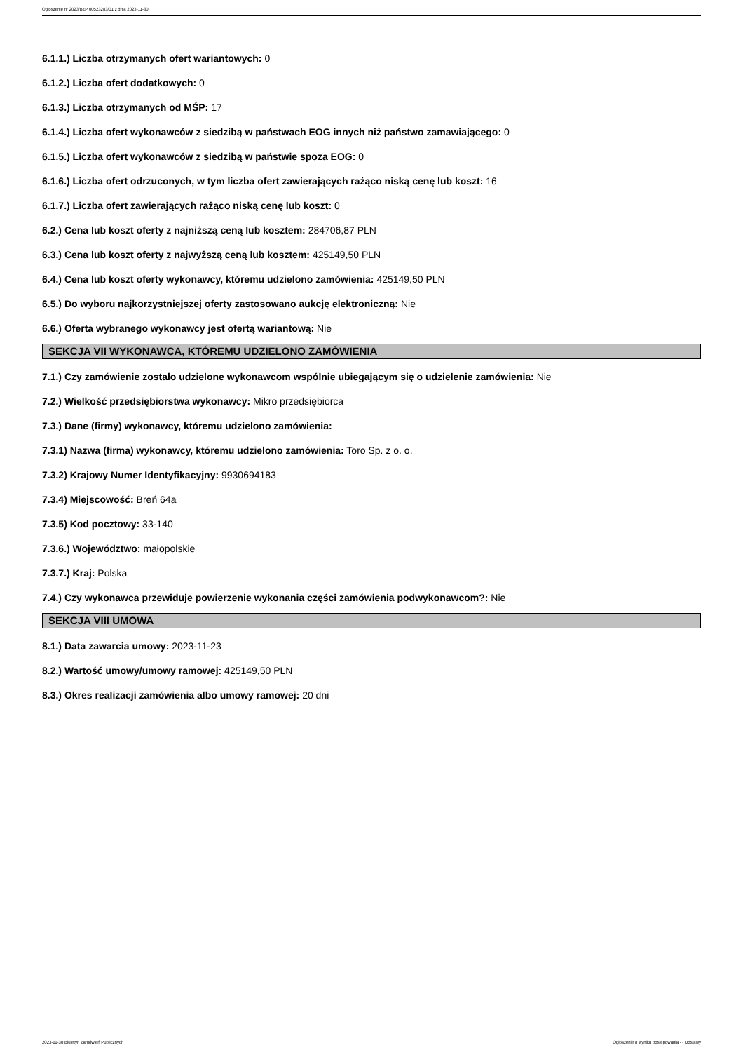Ogłoszenie nr 2023/BZP 00523283/01 z dnia 2023-11-30
6.1.1.) Liczba otrzymanych ofert wariantowych: 0
6.1.2.) Liczba ofert dodatkowych: 0
6.1.3.) Liczba otrzymanych od MŚP: 17
6.1.4.) Liczba ofert wykonawców z siedzibą w państwach EOG innych niż państwo zamawiającego: 0
6.1.5.) Liczba ofert wykonawców z siedzibą w państwie spoza EOG: 0
6.1.6.) Liczba ofert odrzuconych, w tym liczba ofert zawierających rażąco niską cenę lub koszt: 16
6.1.7.) Liczba ofert zawierających rażąco niską cenę lub koszt: 0
6.2.) Cena lub koszt oferty z najniższą ceną lub kosztem: 284706,87 PLN
6.3.) Cena lub koszt oferty z najwyższą ceną lub kosztem: 425149,50 PLN
6.4.) Cena lub koszt oferty wykonawcy, któremu udzielono zamówienia: 425149,50 PLN
6.5.) Do wyboru najkorzystniejszej oferty zastosowano aukcję elektroniczną: Nie
6.6.) Oferta wybranego wykonawcy jest ofertą wariantową: Nie
SEKCJA VII WYKONAWCA, KTÓREMU UDZIELONO ZAMÓWIENIA
7.1.) Czy zamówienie zostało udzielone wykonawcom wspólnie ubiegającym się o udzielenie zamówienia: Nie
7.2.) Wielkość przedsiębiorstwa wykonawcy: Mikro przedsiębiorca
7.3.) Dane (firmy) wykonawcy, któremu udzielono zamówienia:
7.3.1) Nazwa (firma) wykonawcy, któremu udzielono zamówienia: Toro Sp. z o. o.
7.3.2) Krajowy Numer Identyfikacyjny: 9930694183
7.3.4) Miejscowość: Breń 64a
7.3.5) Kod pocztowy: 33-140
7.3.6.) Województwo: małopolskie
7.3.7.) Kraj: Polska
7.4.) Czy wykonawca przewiduje powierzenie wykonania części zamówienia podwykonawcom?: Nie
SEKCJA VIII UMOWA
8.1.) Data zawarcia umowy: 2023-11-23
8.2.) Wartość umowy/umowy ramowej: 425149,50 PLN
8.3.) Okres realizacji zamówienia albo umowy ramowej: 20 dni
2023-11-30 Biuletyn Zamówień Publicznych Ogłoszenie o wyniku postępowania - - Dostawy